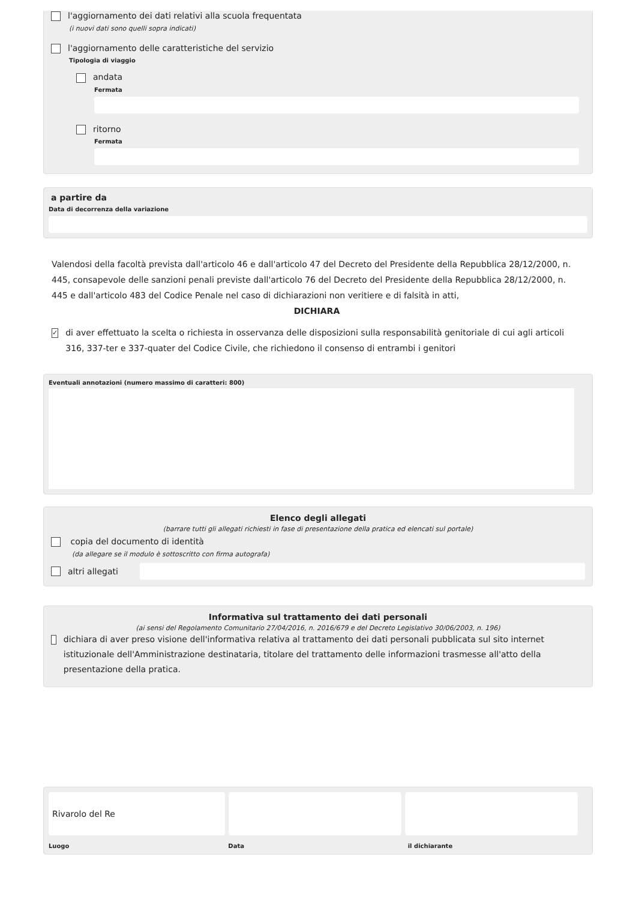l'aggiornamento dei dati relativi alla scuola frequentata
(i nuovi dati sono quelli sopra indicati)
l'aggiornamento delle caratteristiche del servizio
Tipologia di viaggio
andata
Fermata
ritorno
Fermata
a partire da
Data di decorrenza della variazione
Valendosi della facoltà prevista dall'articolo 46 e dall'articolo 47 del Decreto del Presidente della Repubblica 28/12/2000, n. 445, consapevole delle sanzioni penali previste dall'articolo 76 del Decreto del Presidente della Repubblica 28/12/2000, n. 445 e dall'articolo 483 del Codice Penale nel caso di dichiarazioni non veritiere e di falsità in atti,
DICHIARA
✓ di aver effettuato la scelta o richiesta in osservanza delle disposizioni sulla responsabilità genitoriale di cui agli articoli 316, 337-ter e 337-quater del Codice Civile, che richiedono il consenso di entrambi i genitori
Eventuali annotazioni (numero massimo di caratteri: 800)
Elenco degli allegati
(barrare tutti gli allegati richiesti in fase di presentazione della pratica ed elencati sul portale)
copia del documento di identità
(da allegare se il modulo è sottoscritto con firma autografa)
altri allegati
Informativa sul trattamento dei dati personali
(ai sensi del Regolamento Comunitario 27/04/2016, n. 2016/679 e del Decreto Legislativo 30/06/2003, n. 196)
dichiara di aver preso visione dell'informativa relativa al trattamento dei dati personali pubblicata sul sito internet istituzionale dell'Amministrazione destinataria, titolare del trattamento delle informazioni trasmesse all'atto della presentazione della pratica.
Rivarolo del Re
Luogo Data il dichiarante